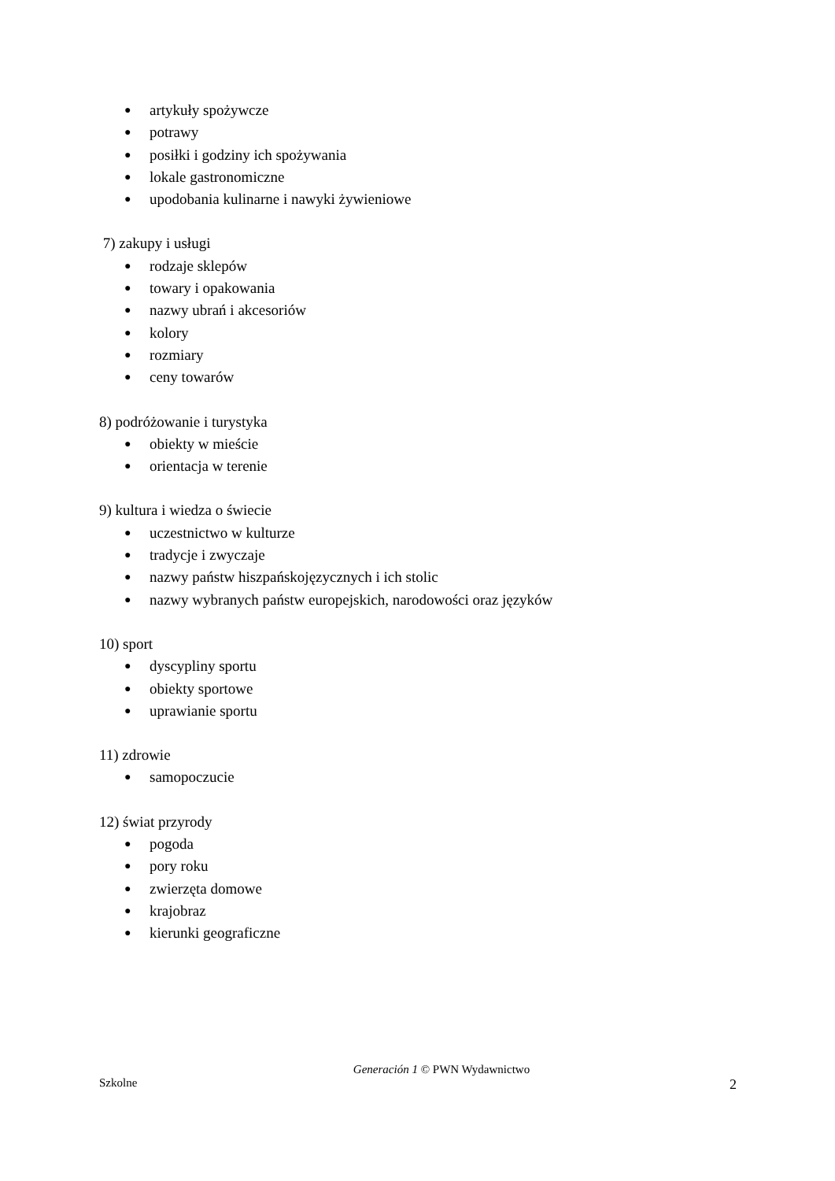● artykuły spożywcze
● potrawy
● posiłki i godziny ich spożywania
● lokale gastronomiczne
● upodobania kulinarne i nawyki żywieniowe
7) zakupy i usługi
● rodzaje sklepów
● towary i opakowania
● nazwy ubrań i akcesoriów
● kolory
● rozmiary
● ceny towarów
8) podróżowanie i turystyka
● obiekty w mieście
● orientacja w terenie
9) kultura i wiedza o świecie
● uczestnictwo w kulturze
● tradycje i zwyczaje
● nazwy państw hiszpańskojęzycznych i ich stolic
● nazwy wybranych państw europejskich, narodowości oraz języków
10) sport
● dyscypliny sportu
● obiekty sportowe
● uprawianie sportu
11) zdrowie
● samopoczucie
12) świat przyrody
● pogoda
● pory roku
● zwierzęta domowe
● krajobraz
● kierunki geograficzne
Generación 1 © PWN Wydawnictwo
Szkolne 2